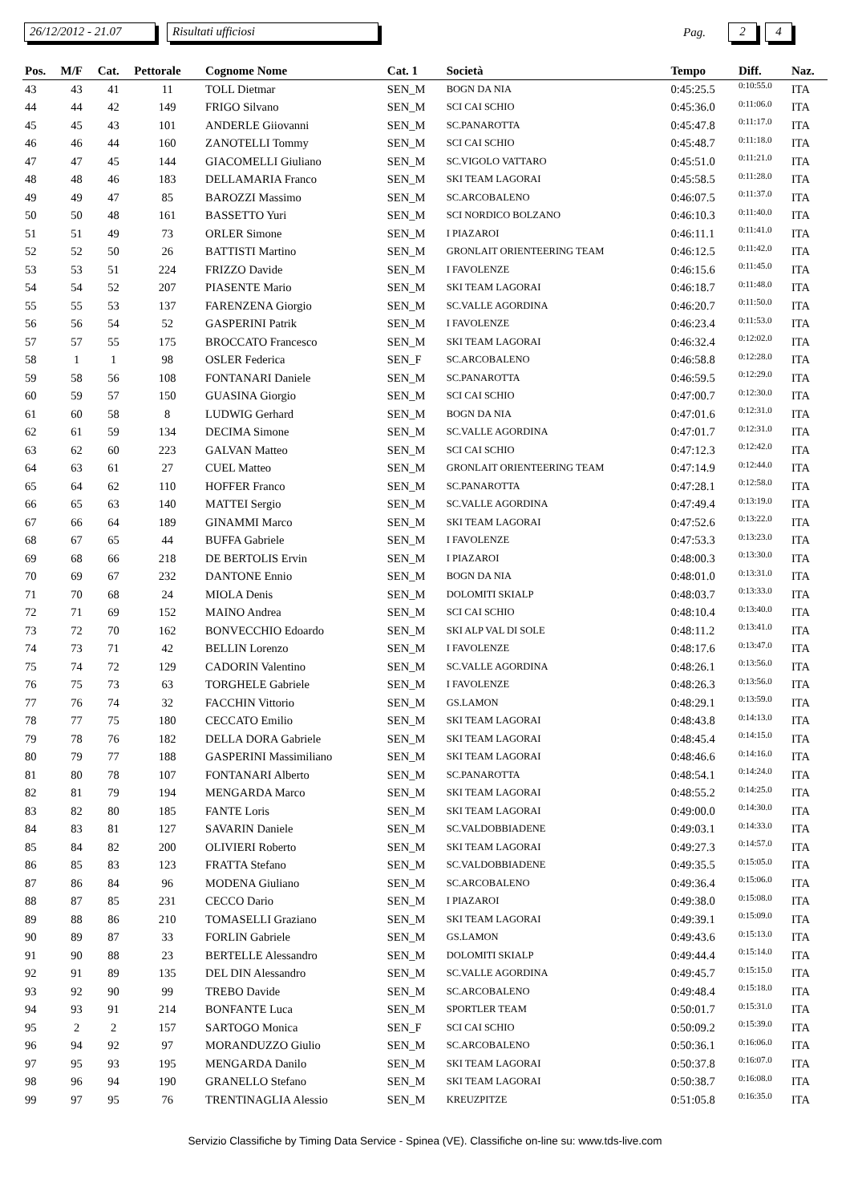26/12/2012 - 21.07 Risultati ufficiosi Pag. 2 4
| Pos. | M/F | Cat. | Pettorale | Cognome Nome | Cat. 1 | Società | Tempo | Diff. | Naz. |
| --- | --- | --- | --- | --- | --- | --- | --- | --- | --- |
| 43 | 43 | 41 | 11 | TOLL Dietmar | SEN_M | BOGN DA NIA | 0:45:25.5 | 0:10:55.0 | ITA |
| 44 | 44 | 42 | 149 | FRIGO Silvano | SEN_M | SCI CAI SCHIO | 0:45:36.0 | 0:11:06.0 | ITA |
| 45 | 45 | 43 | 101 | ANDERLE Giiovanni | SEN_M | SC.PANAROTTA | 0:45:47.8 | 0:11:17.0 | ITA |
| 46 | 46 | 44 | 160 | ZANOTELLI Tommy | SEN_M | SCI CAI SCHIO | 0:45:48.7 | 0:11:18.0 | ITA |
| 47 | 47 | 45 | 144 | GIACOMELLI Giuliano | SEN_M | SC.VIGOLO VATTARO | 0:45:51.0 | 0:11:21.0 | ITA |
| 48 | 48 | 46 | 183 | DELLAMARIA Franco | SEN_M | SKI TEAM LAGORAI | 0:45:58.5 | 0:11:28.0 | ITA |
| 49 | 49 | 47 | 85 | BAROZZI Massimo | SEN_M | SC.ARCOBALENO | 0:46:07.5 | 0:11:37.0 | ITA |
| 50 | 50 | 48 | 161 | BASSETTO Yuri | SEN_M | SCI NORDICO BOLZANO | 0:46:10.3 | 0:11:40.0 | ITA |
| 51 | 51 | 49 | 73 | ORLER Simone | SEN_M | I PIAZAROI | 0:46:11.1 | 0:11:41.0 | ITA |
| 52 | 52 | 50 | 26 | BATTISTI Martino | SEN_M | GRONLAIT ORIENTEERING TEAM | 0:46:12.5 | 0:11:42.0 | ITA |
| 53 | 53 | 51 | 224 | FRIZZO Davide | SEN_M | I FAVOLENZE | 0:46:15.6 | 0:11:45.0 | ITA |
| 54 | 54 | 52 | 207 | PIASENTE Mario | SEN_M | SKI TEAM LAGORAI | 0:46:18.7 | 0:11:48.0 | ITA |
| 55 | 55 | 53 | 137 | FARENZENA Giorgio | SEN_M | SC.VALLE AGORDINA | 0:46:20.7 | 0:11:50.0 | ITA |
| 56 | 56 | 54 | 52 | GASPERINI Patrik | SEN_M | I FAVOLENZE | 0:46:23.4 | 0:11:53.0 | ITA |
| 57 | 57 | 55 | 175 | BROCCATO Francesco | SEN_M | SKI TEAM LAGORAI | 0:46:32.4 | 0:12:02.0 | ITA |
| 58 | 1 | 1 | 98 | OSLER Federica | SEN_F | SC.ARCOBALENO | 0:46:58.8 | 0:12:28.0 | ITA |
| 59 | 58 | 56 | 108 | FONTANARI Daniele | SEN_M | SC.PANAROTTA | 0:46:59.5 | 0:12:29.0 | ITA |
| 60 | 59 | 57 | 150 | GUASINA Giorgio | SEN_M | SCI CAI SCHIO | 0:47:00.7 | 0:12:30.0 | ITA |
| 61 | 60 | 58 | 8 | LUDWIG Gerhard | SEN_M | BOGN DA NIA | 0:47:01.6 | 0:12:31.0 | ITA |
| 62 | 61 | 59 | 134 | DECIMA Simone | SEN_M | SC.VALLE AGORDINA | 0:47:01.7 | 0:12:31.0 | ITA |
| 63 | 62 | 60 | 223 | GALVAN Matteo | SEN_M | SCI CAI SCHIO | 0:47:12.3 | 0:12:42.0 | ITA |
| 64 | 63 | 61 | 27 | CUEL Matteo | SEN_M | GRONLAIT ORIENTEERING TEAM | 0:47:14.9 | 0:12:44.0 | ITA |
| 65 | 64 | 62 | 110 | HOFFER Franco | SEN_M | SC.PANAROTTA | 0:47:28.1 | 0:12:58.0 | ITA |
| 66 | 65 | 63 | 140 | MATTEI Sergio | SEN_M | SC.VALLE AGORDINA | 0:47:49.4 | 0:13:19.0 | ITA |
| 67 | 66 | 64 | 189 | GINAMMI Marco | SEN_M | SKI TEAM LAGORAI | 0:47:52.6 | 0:13:22.0 | ITA |
| 68 | 67 | 65 | 44 | BUFFA Gabriele | SEN_M | I FAVOLENZE | 0:47:53.3 | 0:13:23.0 | ITA |
| 69 | 68 | 66 | 218 | DE BERTOLIS Ervin | SEN_M | I PIAZAROI | 0:48:00.3 | 0:13:30.0 | ITA |
| 70 | 69 | 67 | 232 | DANTONE Ennio | SEN_M | BOGN DA NIA | 0:48:01.0 | 0:13:31.0 | ITA |
| 71 | 70 | 68 | 24 | MIOLA Denis | SEN_M | DOLOMITI SKIALP | 0:48:03.7 | 0:13:33.0 | ITA |
| 72 | 71 | 69 | 152 | MAINO Andrea | SEN_M | SCI CAI SCHIO | 0:48:10.4 | 0:13:40.0 | ITA |
| 73 | 72 | 70 | 162 | BONVECCHIO Edoardo | SEN_M | SKI ALP VAL DI SOLE | 0:48:11.2 | 0:13:41.0 | ITA |
| 74 | 73 | 71 | 42 | BELLIN Lorenzo | SEN_M | I FAVOLENZE | 0:48:17.6 | 0:13:47.0 | ITA |
| 75 | 74 | 72 | 129 | CADORIN Valentino | SEN_M | SC.VALLE AGORDINA | 0:48:26.1 | 0:13:56.0 | ITA |
| 76 | 75 | 73 | 63 | TORGHELE Gabriele | SEN_M | I FAVOLENZE | 0:48:26.3 | 0:13:56.0 | ITA |
| 77 | 76 | 74 | 32 | FACCHIN Vittorio | SEN_M | GS.LAMON | 0:48:29.1 | 0:13:59.0 | ITA |
| 78 | 77 | 75 | 180 | CECCATO Emilio | SEN_M | SKI TEAM LAGORAI | 0:48:43.8 | 0:14:13.0 | ITA |
| 79 | 78 | 76 | 182 | DELLA DORA Gabriele | SEN_M | SKI TEAM LAGORAI | 0:48:45.4 | 0:14:15.0 | ITA |
| 80 | 79 | 77 | 188 | GASPERINI Massimiliano | SEN_M | SKI TEAM LAGORAI | 0:48:46.6 | 0:14:16.0 | ITA |
| 81 | 80 | 78 | 107 | FONTANARI Alberto | SEN_M | SC.PANAROTTA | 0:48:54.1 | 0:14:24.0 | ITA |
| 82 | 81 | 79 | 194 | MENGARDA Marco | SEN_M | SKI TEAM LAGORAI | 0:48:55.2 | 0:14:25.0 | ITA |
| 83 | 82 | 80 | 185 | FANTE Loris | SEN_M | SKI TEAM LAGORAI | 0:49:00.0 | 0:14:30.0 | ITA |
| 84 | 83 | 81 | 127 | SAVARIN Daniele | SEN_M | SC.VALDOBBIADENE | 0:49:03.1 | 0:14:33.0 | ITA |
| 85 | 84 | 82 | 200 | OLIVIERI Roberto | SEN_M | SKI TEAM LAGORAI | 0:49:27.3 | 0:14:57.0 | ITA |
| 86 | 85 | 83 | 123 | FRATTA Stefano | SEN_M | SC.VALDOBBIADENE | 0:49:35.5 | 0:15:05.0 | ITA |
| 87 | 86 | 84 | 96 | MODENA Giuliano | SEN_M | SC.ARCOBALENO | 0:49:36.4 | 0:15:06.0 | ITA |
| 88 | 87 | 85 | 231 | CECCO Dario | SEN_M | I PIAZAROI | 0:49:38.0 | 0:15:08.0 | ITA |
| 89 | 88 | 86 | 210 | TOMASELLI Graziano | SEN_M | SKI TEAM LAGORAI | 0:49:39.1 | 0:15:09.0 | ITA |
| 90 | 89 | 87 | 33 | FORLIN Gabriele | SEN_M | GS.LAMON | 0:49:43.6 | 0:15:13.0 | ITA |
| 91 | 90 | 88 | 23 | BERTELLE Alessandro | SEN_M | DOLOMITI SKIALP | 0:49:44.4 | 0:15:14.0 | ITA |
| 92 | 91 | 89 | 135 | DEL DIN Alessandro | SEN_M | SC.VALLE AGORDINA | 0:49:45.7 | 0:15:15.0 | ITA |
| 93 | 92 | 90 | 99 | TREBO Davide | SEN_M | SC.ARCOBALENO | 0:49:48.4 | 0:15:18.0 | ITA |
| 94 | 93 | 91 | 214 | BONFANTE Luca | SEN_M | SPORTLER TEAM | 0:50:01.7 | 0:15:31.0 | ITA |
| 95 | 2 | 2 | 157 | SARTOGO Monica | SEN_F | SCI CAI SCHIO | 0:50:09.2 | 0:15:39.0 | ITA |
| 96 | 94 | 92 | 97 | MORANDUZZO Giulio | SEN_M | SC.ARCOBALENO | 0:50:36.1 | 0:16:06.0 | ITA |
| 97 | 95 | 93 | 195 | MENGARDA Danilo | SEN_M | SKI TEAM LAGORAI | 0:50:37.8 | 0:16:07.0 | ITA |
| 98 | 96 | 94 | 190 | GRANELLO Stefano | SEN_M | SKI TEAM LAGORAI | 0:50:38.7 | 0:16:08.0 | ITA |
| 99 | 97 | 95 | 76 | TRENTINAGLIA Alessio | SEN_M | KREUZPITZE | 0:51:05.8 | 0:16:35.0 | ITA |
Servizio Classifiche by Timing Data Service - Spinea (VE). Classifiche on-line su: www.tds-live.com